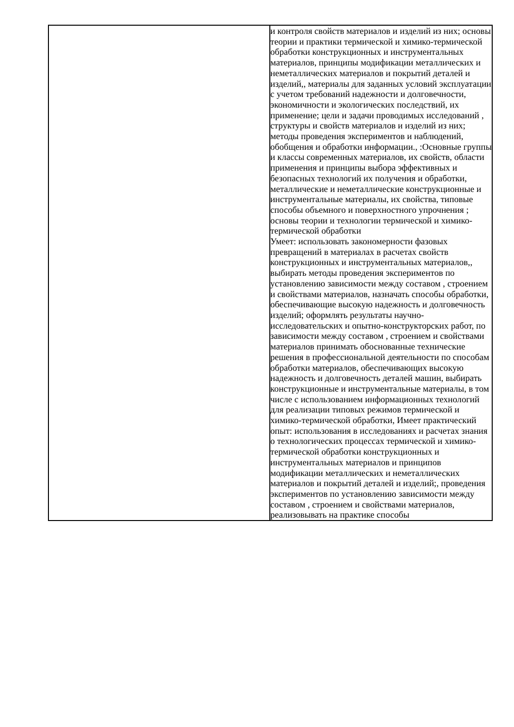| | и контроля свойств материалов и изделий из них; основы теории и практики термической и химико-термической обработки конструкционных и инструментальных материалов, принципы модификации металлических и неметаллических материалов и покрытий деталей и изделий,, материалы для заданных условий эксплуатации с учетом требований надежности и долговечности, экономичности и экологических последствий, их применение; цели и задачи проводимых исследований , структуры и свойств материалов и изделий из них; методы проведения экспериментов и наблюдений, обобщения и обработки информации., :Основные группы и классы современных материалов, их свойств, области применения и принципы выбора эффективных и безопасных технологий их получения и обработки, металлические и неметаллические конструкционные и инструментальные материалы, их свойства, типовые способы объемного и поверхностного упрочнения ; основы теории и технологии термической и химико-термической обработки Умеет: использовать закономерности фазовых превращений в материалах в расчетах свойств конструкционных и инструментальных материалов,, выбирать методы проведения экспериментов по установлению зависимости между составом , строением и свойствами материалов, назначать способы обработки, обеспечивающие высокую надежность и долговечность изделий; оформлять результаты научно-исследовательских и опытно-конструкторских работ, по зависимости между составом , строением и свойствами материалов принимать обоснованные технические решения в профессиональной деятельности по способам обработки материалов, обеспечивающих высокую надежность и долговечность деталей машин, выбирать конструкционные и инструментальные материалы, в том числе с использованием информационных технологий для реализации типовых режимов термической и химико-термической обработки, Имеет практический опыт: использования в исследованиях и расчетах знания о технологических процессах термической и химико-термической обработки конструкционных и инструментальных материалов и принципов модификации металлических и неметаллических материалов и покрытий деталей и изделий;, проведения экспериментов по установлению зависимости между составом , строением и свойствами материалов, реализовывать на практике способы |